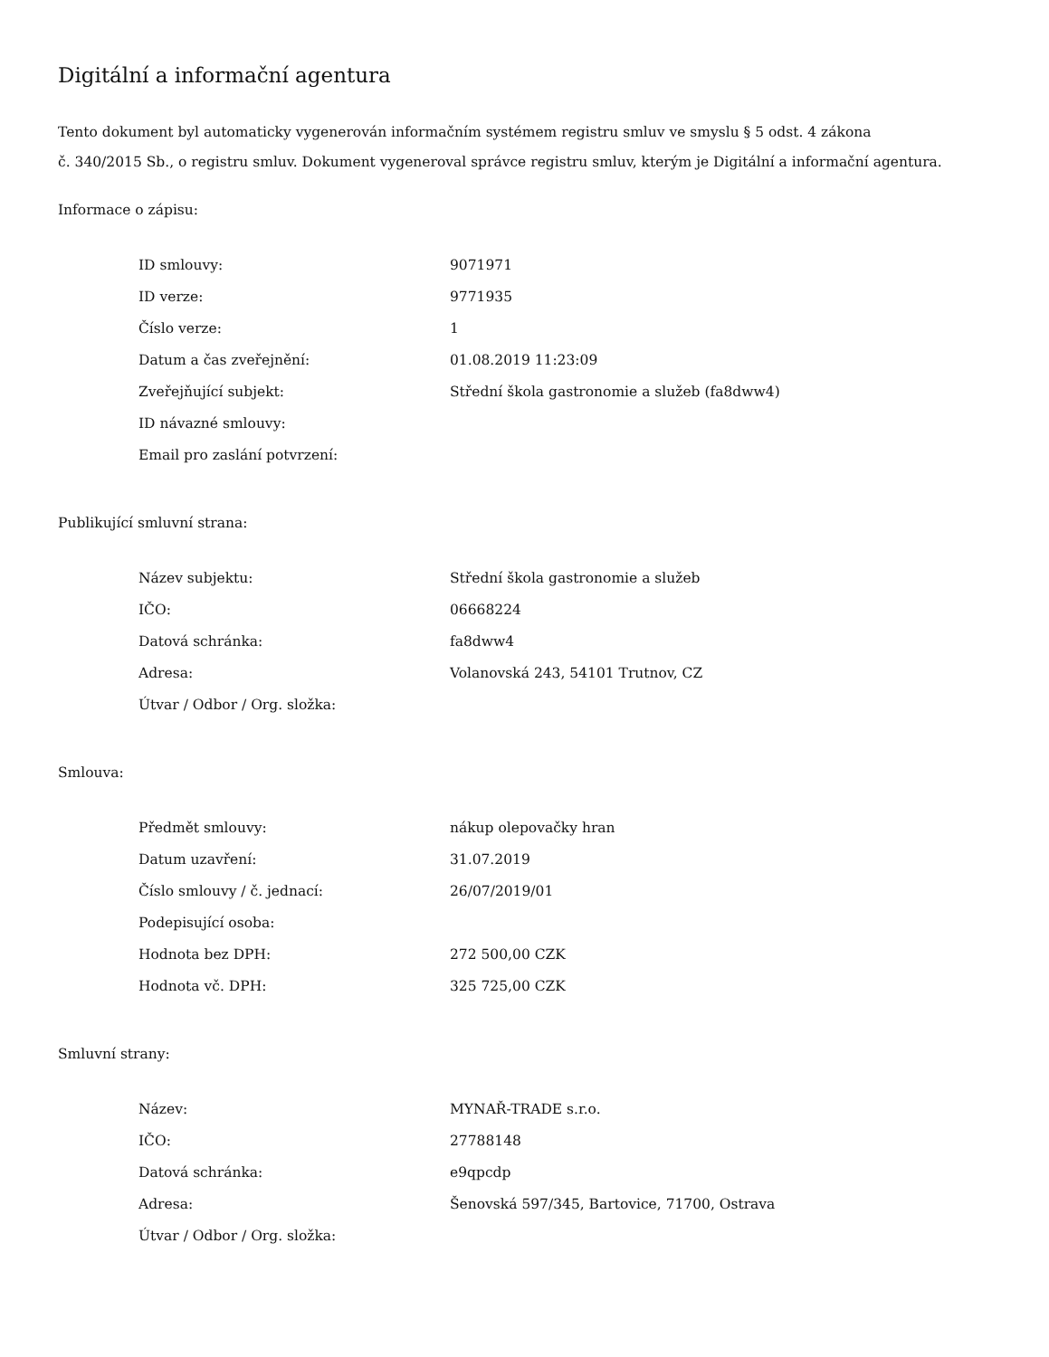Digitální a informační agentura
Tento dokument byl automaticky vygenerován informačním systémem registru smluv ve smyslu § 5 odst. 4 zákona
č. 340/2015 Sb., o registru smluv. Dokument vygeneroval správce registru smluv, kterým je Digitální a informační agentura.
Informace o zápisu:
| ID smlouvy: | 9071971 |
| ID verze: | 9771935 |
| Číslo verze: | 1 |
| Datum a čas zveřejnění: | 01.08.2019 11:23:09 |
| Zveřejňující subjekt: | Střední škola gastronomie a služeb (fa8dww4) |
| ID návazné smlouvy: | |
| Email pro zaslání potvrzení: | |
Publikující smluvní strana:
| Název subjektu: | Střední škola gastronomie a služeb |
| IČO: | 06668224 |
| Datová schránka: | fa8dww4 |
| Adresa: | Volanovská 243, 54101 Trutnov, CZ |
| Útvar / Odbor / Org. složka: | |
Smlouva:
| Předmět smlouvy: | nákup olepovačky hran |
| Datum uzavření: | 31.07.2019 |
| Číslo smlouvy / č. jednací: | 26/07/2019/01 |
| Podepisující osoba: | |
| Hodnota bez DPH: | 272 500,00 CZK |
| Hodnota vč. DPH: | 325 725,00 CZK |
Smluvní strany:
| Název: | MYNAŘ-TRADE s.r.o. |
| IČO: | 27788148 |
| Datová schránka: | e9qpcdp |
| Adresa: | Šenovská 597/345, Bartovice, 71700, Ostrava |
| Útvar / Odbor / Org. složka: | |